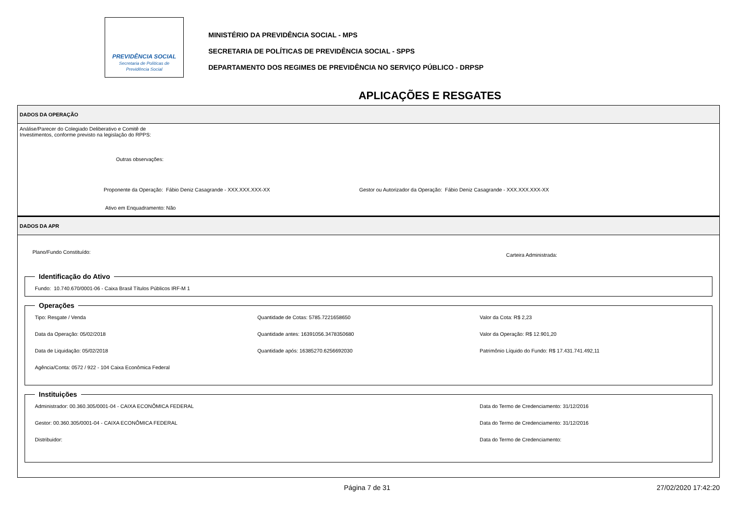PREVIDÊNCIA SOCIAL
Secretaria de Políticas de
Previdência Social
MINISTÉRIO DA PREVIDÊNCIA SOCIAL - MPS
SECRETARIA DE POLÍTICAS DE PREVIDÊNCIA SOCIAL - SPPS
DEPARTAMENTO DOS REGIMES DE PREVIDÊNCIA NO SERVIÇO PÚBLICO - DRPSP
APLICAÇÕES E RESGATES
DADOS DA OPERAÇÃO
Análise/Parecer do Colegiado Deliberativo e Comitê de
Investimentos, conforme previsto na legislação do RPPS:
Outras observações:
Proponente da Operação: Fábio Deniz Casagrande - XXX.XXX.XXX-XX Gestor ou Autorizador da Operação: Fábio Deniz Casagrande - XXX.XXX.XXX-XX
Ativo em Enquadramento: Não
DADOS DA APR
Plano/Fundo Constituído:
Carteira Administrada:
Identificação do Ativo Fundo: 10.740.670/0001-06 - Caixa Brasil Títulos Públicos IRF-M 1 Operações
Tipo: Resgate / Venda
Quantidade de Cotas: 5785.7221658650
Valor da Cota: R$ 2,23
Data da Operação: 05/02/2018
Quantidade antes: 16391056.3478350680
Valor da Operação: R$ 12.901,20
Data de Liquidação: 05/02/2018
Quantidade após: 16385270.6256692030
Patrimônio Líquido do Fundo: R$ 17.431.741.492,11
Agência/Conta: 0572 / 922 - 104 Caixa Econômica Federal
Instituições
Administrador: 00.360.305/0001-04 - CAIXA ECONÔMICA FEDERAL
Data do Termo de Credenciamento: 31/12/2016
Gestor: 00.360.305/0001-04 - CAIXA ECONÔMICA FEDERAL
Data do Termo de Credenciamento: 31/12/2016
Distribuidor:
Data do Termo de Credenciamento:
Página 7 de 31 27/02/2020 17:42:20